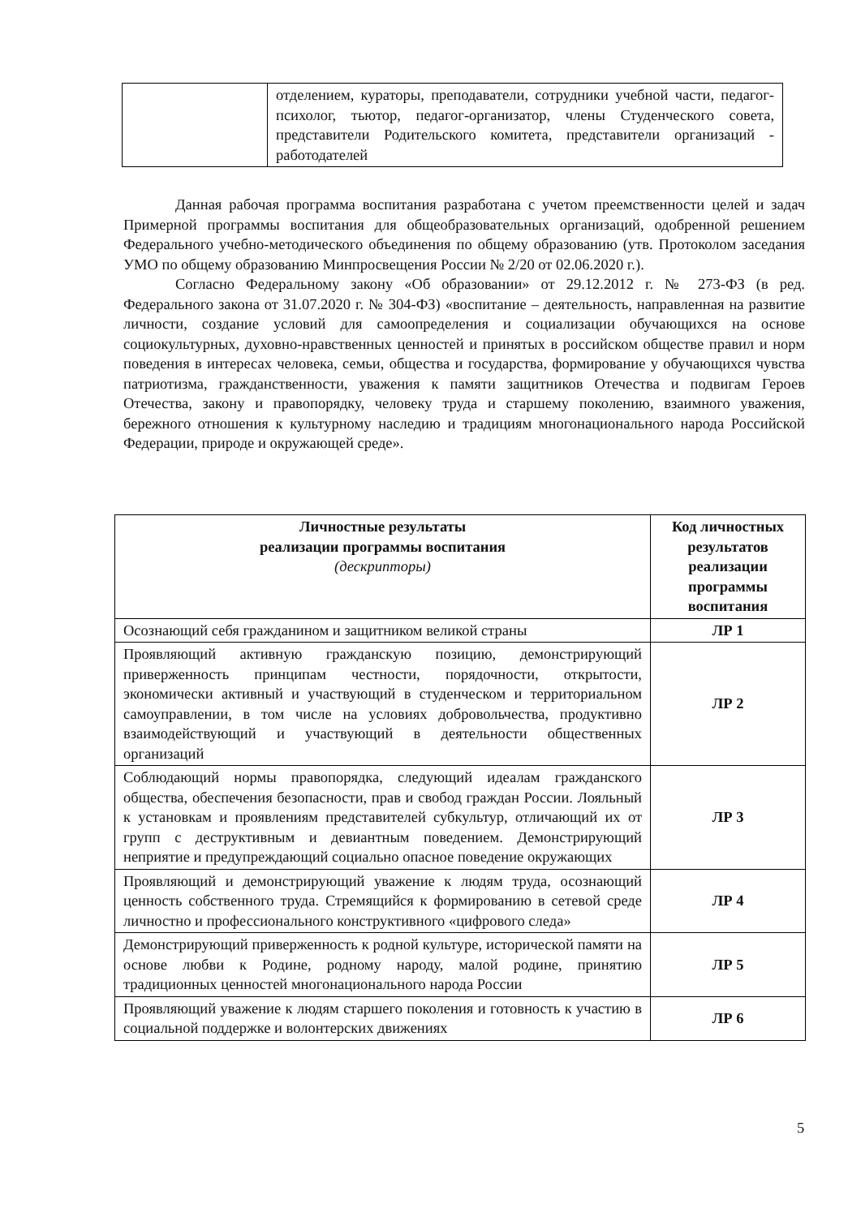| | отделением, кураторы, преподаватели, сотрудники учебной части, педагог-психолог, тьютор, педагог-организатор, члены Студенческого совета, представители Родительского комитета, представители организаций - работодателей |
Данная рабочая программа воспитания разработана с учетом преемственности целей и задач Примерной программы воспитания для общеобразовательных организаций, одобренной решением Федерального учебно-методического объединения по общему образованию (утв. Протоколом заседания УМО по общему образованию Минпросвещения России № 2/20 от 02.06.2020 г.).
Согласно Федеральному закону «Об образовании» от 29.12.2012 г. № 273-ФЗ (в ред. Федерального закона от 31.07.2020 г. № 304-ФЗ) «воспитание – деятельность, направленная на развитие личности, создание условий для самоопределения и социализации обучающихся на основе социокультурных, духовно-нравственных ценностей и принятых в российском обществе правил и норм поведения в интересах человека, семьи, общества и государства, формирование у обучающихся чувства патриотизма, гражданственности, уважения к памяти защитников Отечества и подвигам Героев Отечества, закону и правопорядку, человеку труда и старшему поколению, взаимного уважения, бережного отношения к культурному наследию и традициям многонационального народа Российской Федерации, природе и окружающей среде».
| Личностные результаты реализации программы воспитания (дескрипторы) | Код личностных результатов реализации программы воспитания |
| --- | --- |
| Осознающий себя гражданином и защитником великой страны | ЛР 1 |
| Проявляющий активную гражданскую позицию, демонстрирующий приверженность принципам честности, порядочности, открытости, экономически активный и участвующий в студенческом и территориальном самоуправлении, в том числе на условиях добровольчества, продуктивно взаимодействующий и участвующий в деятельности общественных организаций | ЛР 2 |
| Соблюдающий нормы правопорядка, следующий идеалам гражданского общества, обеспечения безопасности, прав и свобод граждан России. Лояльный к установкам и проявлениям представителей субкультур, отличающий их от групп с деструктивным и девиантным поведением. Демонстрирующий неприятие и предупреждающий социально опасное поведение окружающих | ЛР 3 |
| Проявляющий и демонстрирующий уважение к людям труда, осознающий ценность собственного труда. Стремящийся к формированию в сетевой среде личностно и профессионального конструктивного «цифрового следа» | ЛР 4 |
| Демонстрирующий приверженность к родной культуре, исторической памяти на основе любви к Родине, родному народу, малой родине, принятию традиционных ценностей многонационального народа России | ЛР 5 |
| Проявляющий уважение к людям старшего поколения и готовность к участию в социальной поддержке и волонтерских движениях | ЛР 6 |
5